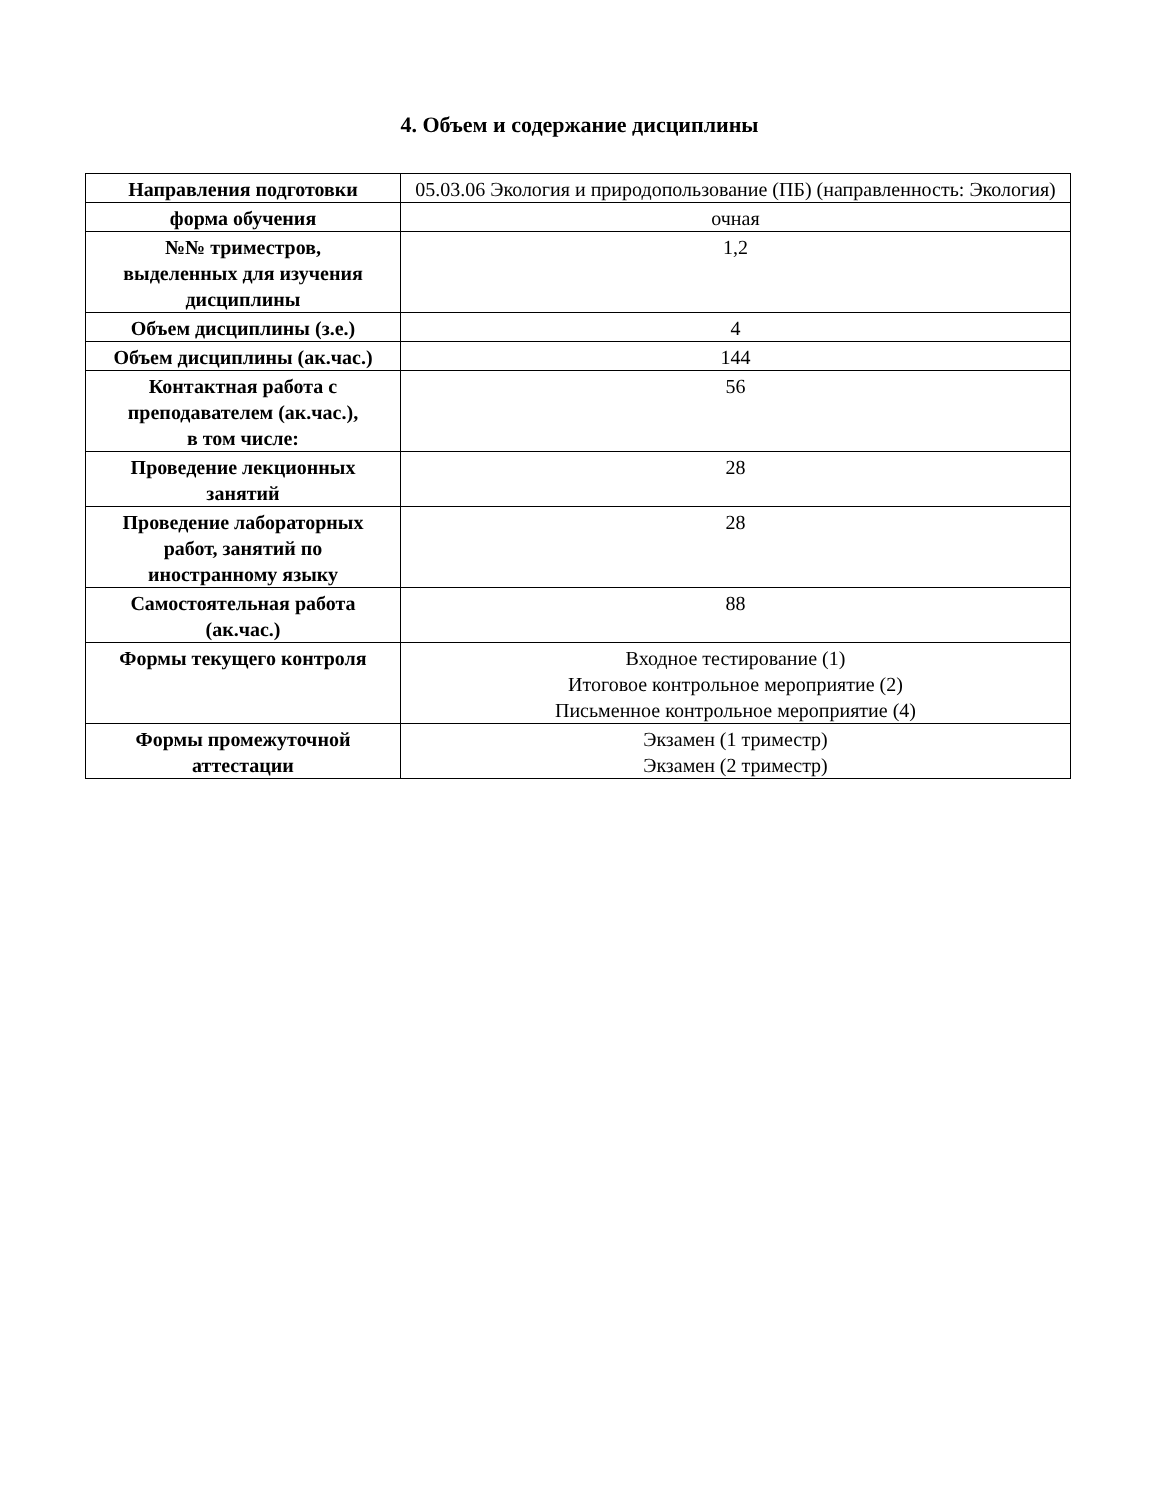4. Объем и содержание дисциплины
| Направления подготовки | 05.03.06 Экология и природопользование (ПБ) (направленность: Экология) |
| форма обучения | очная |
| №№ триместров, выделенных для изучения дисциплины | 1,2 |
| Объем дисциплины (з.е.) | 4 |
| Объем дисциплины (ак.час.) | 144 |
| Контактная работа с преподавателем (ак.час.), в том числе: | 56 |
| Проведение лекционных занятий | 28 |
| Проведение лабораторных работ, занятий по иностранному языку | 28 |
| Самостоятельная работа (ак.час.) | 88 |
| Формы текущего контроля | Входное тестирование (1) Итоговое контрольное мероприятие (2) Письменное контрольное мероприятие (4) |
| Формы промежуточной аттестации | Экзамен (1 триместр) Экзамен (2 триместр) |